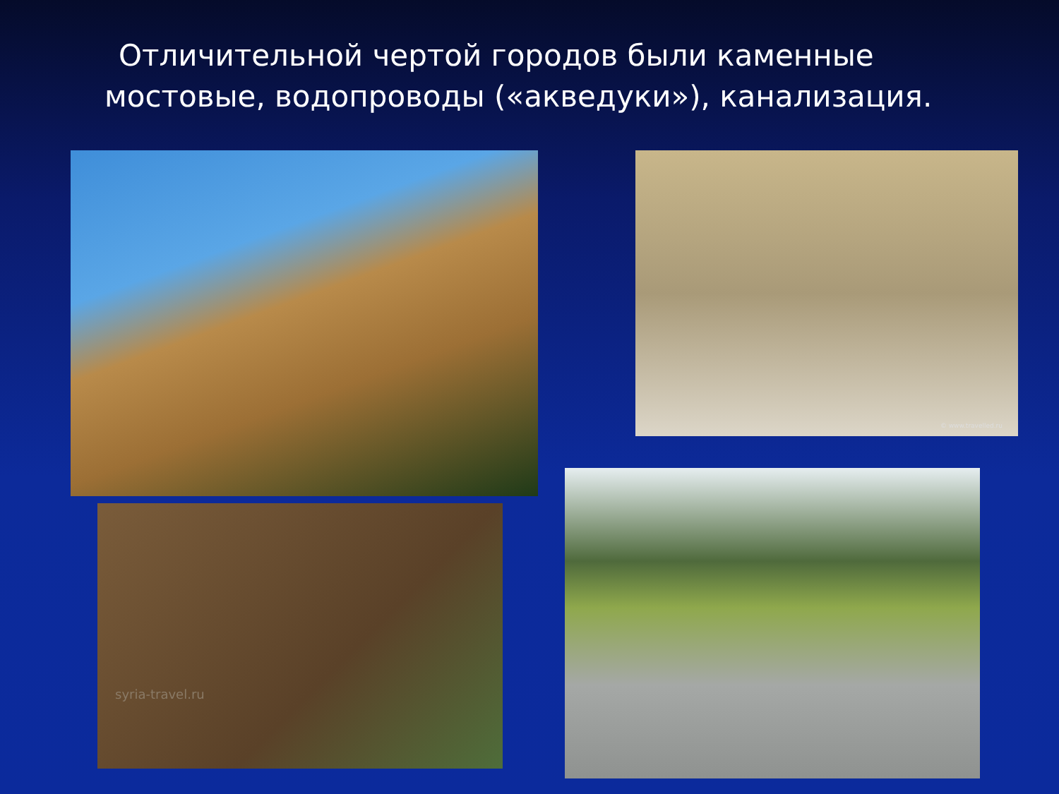Отличительной чертой городов были каменные
мостовые, водопроводы («акведуки»), канализация.
© www.travelled.ru
syria-travel.ru